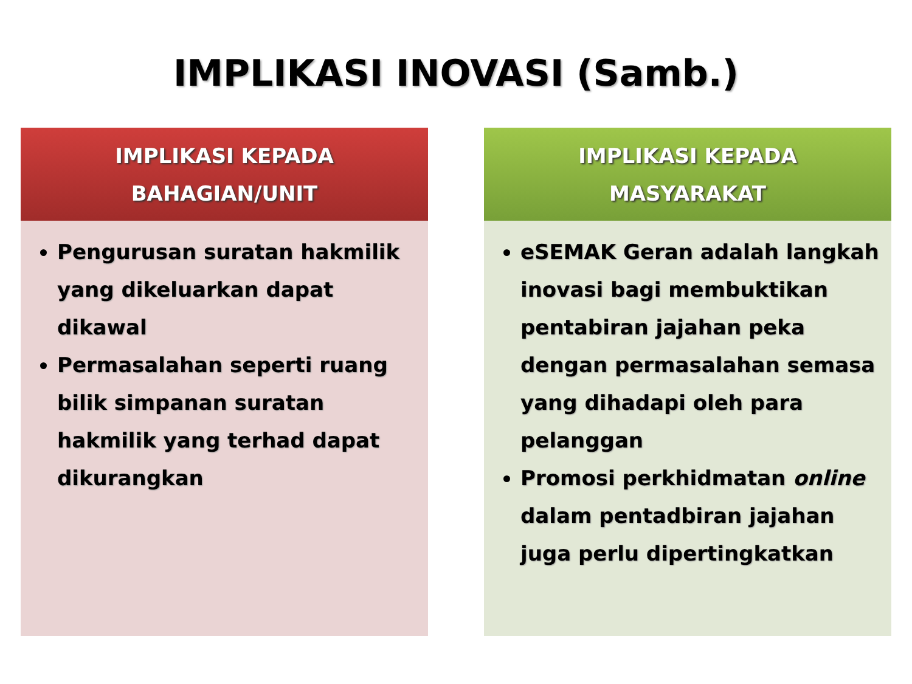IMPLIKASI INOVASI (Samb.)
IMPLIKASI KEPADA
BAHAGIAN/UNIT
Pengurusan suratan hakmilik yang dikeluarkan dapat dikawal
Permasalahan seperti ruang bilik simpanan suratan hakmilik yang terhad dapat dikurangkan
IMPLIKASI KEPADA
MASYARAKAT
eSEMAK Geran adalah langkah inovasi bagi membuktikan pentabiran jajahan peka dengan permasalahan semasa yang dihadapi oleh para pelanggan
Promosi perkhidmatan online dalam pentadbiran jajahan juga perlu dipertingkatkan